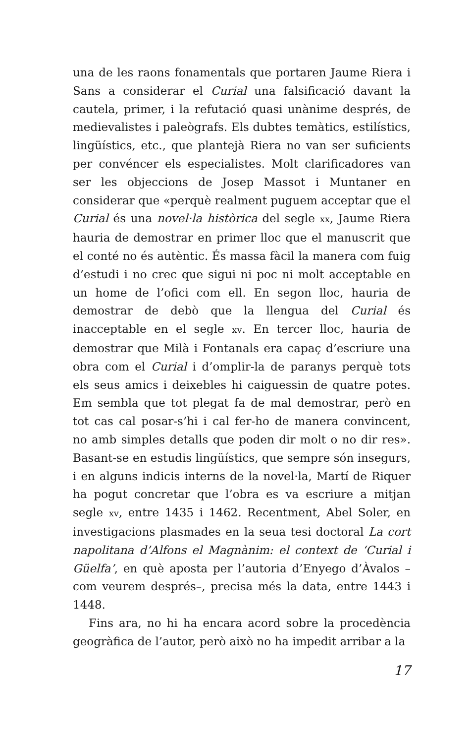una de les raons fonamentals que portaren Jaume Riera i Sans a considerar el Curial una falsificació davant la cautela, primer, i la refutació quasi unànime després, de medievalistes i paleògrafs. Els dubtes temàtics, estilístics, lingüístics, etc., que plantejà Riera no van ser suficients per convéncer els especialistes. Molt clarificadores van ser les objeccions de Josep Massot i Muntaner en considerar que «perquè realment puguem acceptar que el Curial és una novel·la històrica del segle xx, Jaume Riera hauria de demostrar en primer lloc que el manuscrit que el conté no és autèntic. És massa fàcil la manera com fuig d’estudi i no crec que sigui ni poc ni molt acceptable en un home de l’ofici com ell. En segon lloc, hauria de demostrar de debò que la llengua del Curial és inacceptable en el segle xv. En tercer lloc, hauria de demostrar que Milà i Fontanals era capaç d’escriure una obra com el Curial i d’omplir-la de paranys perquè tots els seus amics i deixebles hi caiguessin de quatre potes. Em sembla que tot plegat fa de mal demostrar, però en tot cas cal posar-s’hi i cal fer-ho de manera convincent, no amb simples detalls que poden dir molt o no dir res». Basant-se en estudis lingüístics, que sempre són insegurs, i en alguns indicis interns de la novel·la, Martí de Riquer ha pogut concretar que l’obra es va escriure a mitjan segle xv, entre 1435 i 1462. Recentment, Abel Soler, en investigacions plasmades en la seua tesi doctoral La cort napolitana d’Alfons el Magnànim: el context de ‘Curial i Güelfa’, en què aposta per l’autoria d’Enyego d’Àvalos –com veurem després–, precisa més la data, entre 1443 i 1448.
Fins ara, no hi ha encara acord sobre la procedència geogràfica de l’autor, però això no ha impedit arribar a la
17